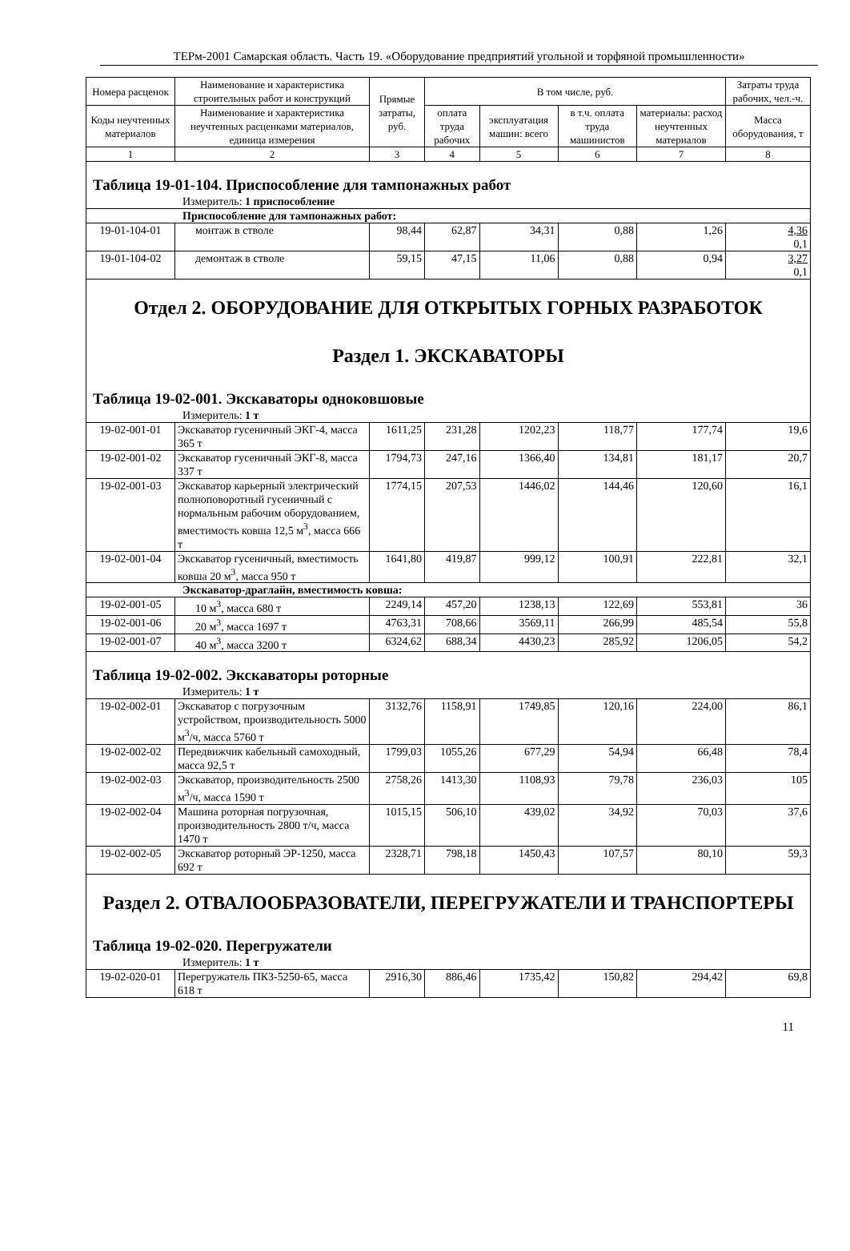ТЕРм-2001 Самарская область. Часть 19. «Оборудование предприятий угольной и торфяной промышленности»
| Номера расценок | Наименование и характеристика строительных работ и конструкций | Прямые затраты, руб. | В том числе, руб. | | | | Затраты труда рабочих, чел.-ч. |
| --- | --- | --- | --- | --- | --- | --- | --- |
| Коды неучтенных материалов | Наименование и характеристика неучтенных расценками материалов, единица измерения | | оплата труда рабочих | эксплуатация машин: всего | в т.ч. оплата труда машинистов | материалы: расход неучтенных материалов | Масса оборудования, т |
| 1 | 2 | 3 | 4 | 5 | 6 | 7 | 8 |
| Таблица 19-01-104. Приспособление для тампонажных работ | | | | | | | |
| Измеритель: 1 приспособление | | | | | | | |
| Приспособление для тампонажных работ: | | | | | | | |
| 19-01-104-01 | монтаж в стволе | 98,44 | 62,87 | 34,31 | 0,88 | 1,26 | 4,36 0,1 |
| 19-01-104-02 | демонтаж в стволе | 59,15 | 47,15 | 11,06 | 0,88 | 0,94 | 3,27 0,1 |
| Отдел 2. ОБОРУДОВАНИЕ ДЛЯ ОТКРЫТЫХ ГОРНЫХ РАЗРАБОТОК Раздел 1. ЭКСКАВАТОРЫ | | | | | | | |
| Таблица 19-02-001. Экскаваторы одноковшовые | | | | | | | |
| Измеритель: 1 т | | | | | | | |
| 19-02-001-01 | Экскаватор гусеничный ЭКГ-4, масса 365 т | 1611,25 | 231,28 | 1202,23 | 118,77 | 177,74 | 19,6 |
| 19-02-001-02 | Экскаватор гусеничный ЭКГ-8, масса 337 т | 1794,73 | 247,16 | 1366,40 | 134,81 | 181,17 | 20,7 |
| 19-02-001-03 | Экскаватор карьерный электрический полноповоротный гусеничный с нормальным рабочим оборудованием, вместимость ковша 12,5 м<sup>3</sup>, масса 666 т | 1774,15 | 207,53 | 1446,02 | 144,46 | 120,60 | 16,1 |
| 19-02-001-04 | Экскаватор гусеничный, вместимость ковша 20 м<sup>3</sup>, масса 950 т | 1641,80 | 419,87 | 999,12 | 100,91 | 222,81 | 32,1 |
| Экскаватор-драглайн, вместимость ковша: | | | | | | | |
| 19-02-001-05 | 10 м<sup>3</sup>, масса 680 т | 2249,14 | 457,20 | 1238,13 | 122,69 | 553,81 | 36 |
| 19-02-001-06 | 20 м<sup>3</sup>, масса 1697 т | 4763,31 | 708,66 | 3569,11 | 266,99 | 485,54 | 55,8 |
| 19-02-001-07 | 40 м<sup>3</sup>, масса 3200 т | 6324,62 | 688,34 | 4430,23 | 285,92 | 1206,05 | 54,2 |
| Таблица 19-02-002. Экскаваторы роторные | | | | | | | |
| Измеритель: 1 т | | | | | | | |
| 19-02-002-01 | Экскаватор с погрузочным устройством, производительность 5000 м<sup>3</sup>/ч, масса 5760 т | 3132,76 | 1158,91 | 1749,85 | 120,16 | 224,00 | 86,1 |
| 19-02-002-02 | Передвижчик кабельный самоходный, масса 92,5 т | 1799,03 | 1055,26 | 677,29 | 54,94 | 66,48 | 78,4 |
| 19-02-002-03 | Экскаватор, производительность 2500 м<sup>3</sup>/ч, масса 1590 т | 2758,26 | 1413,30 | 1108,93 | 79,78 | 236,03 | 105 |
| 19-02-002-04 | Машина роторная погрузочная, производительность 2800 т/ч, масса 1470 т | 1015,15 | 506,10 | 439,02 | 34,92 | 70,03 | 37,6 |
| 19-02-002-05 | Экскаватор роторный ЭР-1250, масса 692 т | 2328,71 | 798,18 | 1450,43 | 107,57 | 80,10 | 59,3 |
| Раздел 2. ОТВАЛООБРАЗОВАТЕЛИ, ПЕРЕГРУЖАТЕЛИ И ТРАНСПОРТЕРЫ | | | | | | | |
| Таблица 19-02-020. Перегружатели | | | | | | | |
| Измеритель: 1 т | | | | | | | |
| 19-02-020-01 | Перегружатель ПКЗ-5250-65, масса 618 т | 2916,30 | 886,46 | 1735,42 | 150,82 | 294,42 | 69,8 |
11